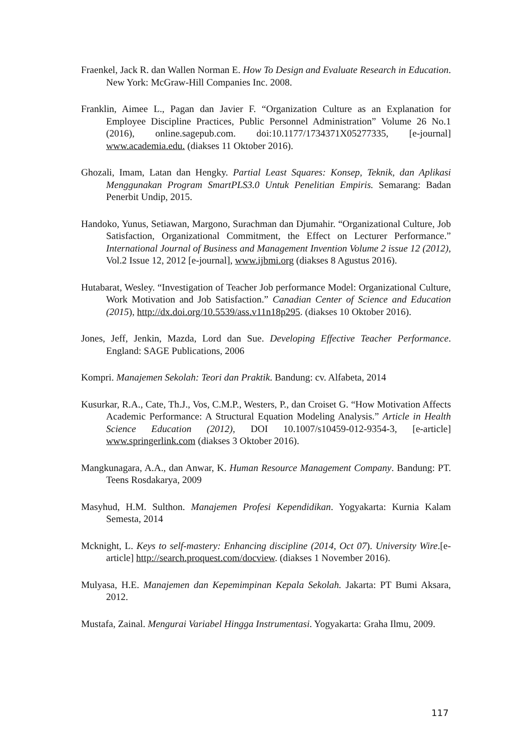Fraenkel, Jack R. dan Wallen Norman E. How To Design and Evaluate Research in Education. New York: McGraw-Hill Companies Inc. 2008.
Franklin, Aimee L., Pagan dan Javier F. “Organization Culture as an Explanation for Employee Discipline Practices, Public Personnel Administration” Volume 26 No.1 (2016), online.sagepub.com. doi:10.1177/1734371X05277335, [e-journal] www.academia.edu. (diakses 11 Oktober 2016).
Ghozali, Imam, Latan dan Hengky. Partial Least Squares: Konsep, Teknik, dan Aplikasi Menggunakan Program SmartPLS3.0 Untuk Penelitian Empiris. Semarang: Badan Penerbit Undip, 2015.
Handoko, Yunus, Setiawan, Margono, Surachman dan Djumahir. “Organizational Culture, Job Satisfaction, Organizational Commitment, the Effect on Lecturer Performance.” International Journal of Business and Management Invention Volume 2 issue 12 (2012), Vol.2 Issue 12, 2012 [e-journal], www.ijbmi.org (diakses 8 Agustus 2016).
Hutabarat, Wesley. “Investigation of Teacher Job performance Model: Organizational Culture, Work Motivation and Job Satisfaction.” Canadian Center of Science and Education (2015), http://dx.doi.org/10.5539/ass.v11n18p295. (diakses 10 Oktober 2016).
Jones, Jeff, Jenkin, Mazda, Lord dan Sue. Developing Effective Teacher Performance. England: SAGE Publications, 2006
Kompri. Manajemen Sekolah: Teori dan Praktik. Bandung: cv. Alfabeta, 2014
Kusurkar, R.A., Cate, Th.J., Vos, C.M.P., Westers, P., dan Croiset G. “How Motivation Affects Academic Performance: A Structural Equation Modeling Analysis.” Article in Health Science Education (2012), DOI 10.1007/s10459-012-9354-3, [e-article] www.springerlink.com (diakses 3 Oktober 2016).
Mangkunagara, A.A., dan Anwar, K. Human Resource Management Company. Bandung: PT. Teens Rosdakarya, 2009
Masyhud, H.M. Sulthon. Manajemen Profesi Kependidikan. Yogyakarta: Kurnia Kalam Semesta, 2014
Mcknight, L. Keys to self-mastery: Enhancing discipline (2014, Oct 07). University Wire.[e-article] http://search.proquest.com/docview. (diakses 1 November 2016).
Mulyasa, H.E. Manajemen dan Kepemimpinan Kepala Sekolah. Jakarta: PT Bumi Aksara, 2012.
Mustafa, Zainal. Mengurai Variabel Hingga Instrumentasi. Yogyakarta: Graha Ilmu, 2009.
117